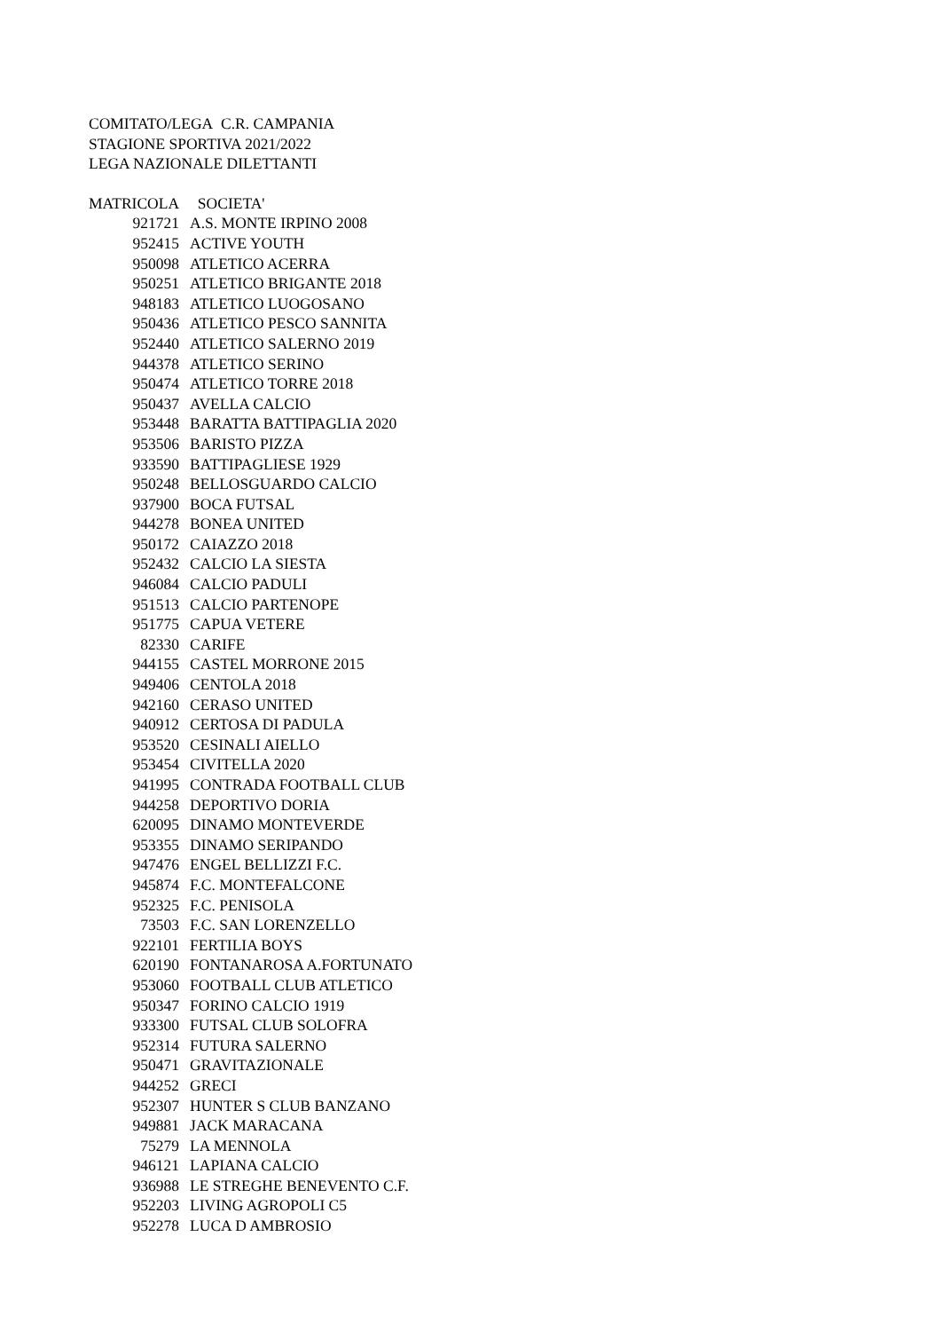COMITATO/LEGA C.R. CAMPANIA
STAGIONE SPORTIVA 2021/2022
LEGA NAZIONALE DILETTANTI
| MATRICOLA | SOCIETA' |
| --- | --- |
| 921721 | A.S. MONTE IRPINO 2008 |
| 952415 | ACTIVE YOUTH |
| 950098 | ATLETICO ACERRA |
| 950251 | ATLETICO BRIGANTE 2018 |
| 948183 | ATLETICO LUOGOSANO |
| 950436 | ATLETICO PESCO SANNITA |
| 952440 | ATLETICO SALERNO 2019 |
| 944378 | ATLETICO SERINO |
| 950474 | ATLETICO TORRE 2018 |
| 950437 | AVELLA CALCIO |
| 953448 | BARATTA BATTIPAGLIA 2020 |
| 953506 | BARISTO PIZZA |
| 933590 | BATTIPAGLIESE 1929 |
| 950248 | BELLOSGUARDO CALCIO |
| 937900 | BOCA FUTSAL |
| 944278 | BONEA UNITED |
| 950172 | CAIAZZO 2018 |
| 952432 | CALCIO LA SIESTA |
| 946084 | CALCIO PADULI |
| 951513 | CALCIO PARTENOPE |
| 951775 | CAPUA VETERE |
| 82330 | CARIFE |
| 944155 | CASTEL MORRONE 2015 |
| 949406 | CENTOLA 2018 |
| 942160 | CERASO UNITED |
| 940912 | CERTOSA DI PADULA |
| 953520 | CESINALI AIELLO |
| 953454 | CIVITELLA 2020 |
| 941995 | CONTRADA FOOTBALL CLUB |
| 944258 | DEPORTIVO DORIA |
| 620095 | DINAMO MONTEVERDE |
| 953355 | DINAMO SERIPANDO |
| 947476 | ENGEL BELLIZZI F.C. |
| 945874 | F.C. MONTEFALCONE |
| 952325 | F.C. PENISOLA |
| 73503 | F.C. SAN LORENZELLO |
| 922101 | FERTILIA BOYS |
| 620190 | FONTANAROSA A.FORTUNATO |
| 953060 | FOOTBALL CLUB ATLETICO |
| 950347 | FORINO CALCIO 1919 |
| 933300 | FUTSAL CLUB SOLOFRA |
| 952314 | FUTURA SALERNO |
| 950471 | GRAVITAZIONALE |
| 944252 | GRECI |
| 952307 | HUNTER S CLUB BANZANO |
| 949881 | JACK MARACANA |
| 75279 | LA MENNOLA |
| 946121 | LAPIANA CALCIO |
| 936988 | LE STREGHE BENEVENTO C.F. |
| 952203 | LIVING AGROPOLI C5 |
| 952278 | LUCA D AMBROSIO |